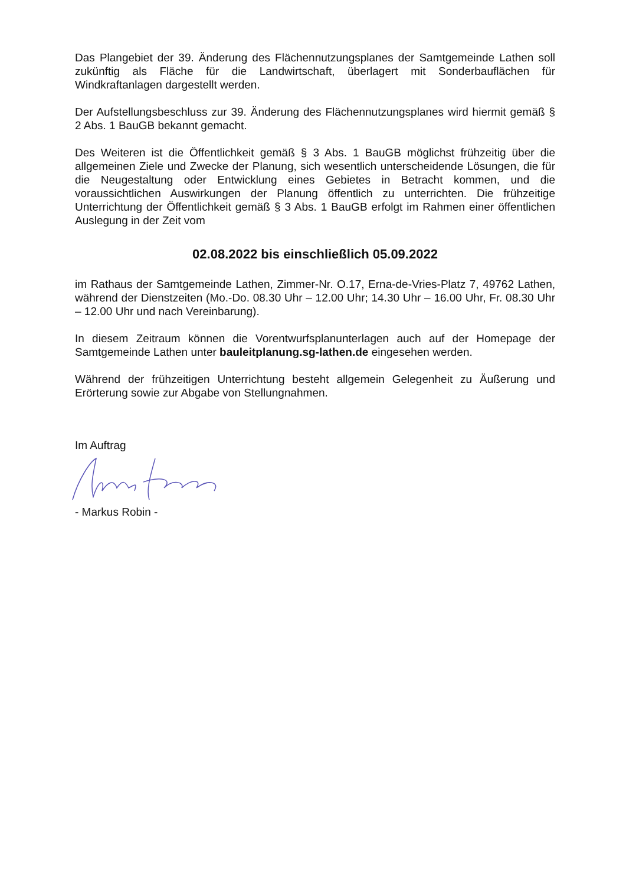Das Plangebiet der 39. Änderung des Flächennutzungsplanes der Samtgemeinde Lathen soll zukünftig als Fläche für die Landwirtschaft, überlagert mit Sonderbauflächen für Windkraftanlagen dargestellt werden.
Der Aufstellungsbeschluss zur 39. Änderung des Flächennutzungsplanes wird hiermit gemäß § 2 Abs. 1 BauGB bekannt gemacht.
Des Weiteren ist die Öffentlichkeit gemäß § 3 Abs. 1 BauGB möglichst frühzeitig über die allgemeinen Ziele und Zwecke der Planung, sich wesentlich unterscheidende Lösungen, die für die Neugestaltung oder Entwicklung eines Gebietes in Betracht kommen, und die voraussichtlichen Auswirkungen der Planung öffentlich zu unterrichten. Die frühzeitige Unterrichtung der Öffentlichkeit gemäß § 3 Abs. 1 BauGB erfolgt im Rahmen einer öffentlichen Auslegung in der Zeit vom
02.08.2022 bis einschließlich 05.09.2022
im Rathaus der Samtgemeinde Lathen, Zimmer-Nr. O.17, Erna-de-Vries-Platz 7, 49762 Lathen, während der Dienstzeiten (Mo.-Do. 08.30 Uhr – 12.00 Uhr; 14.30 Uhr – 16.00 Uhr, Fr. 08.30 Uhr – 12.00 Uhr und nach Vereinbarung).
In diesem Zeitraum können die Vorentwurfsplanunterlagen auch auf der Homepage der Samtgemeinde Lathen unter bauleitplanung.sg-lathen.de eingesehen werden.
Während der frühzeitigen Unterrichtung besteht allgemein Gelegenheit zu Äußerung und Erörterung sowie zur Abgabe von Stellungnahmen.
Im Auftrag
- Markus Robin -